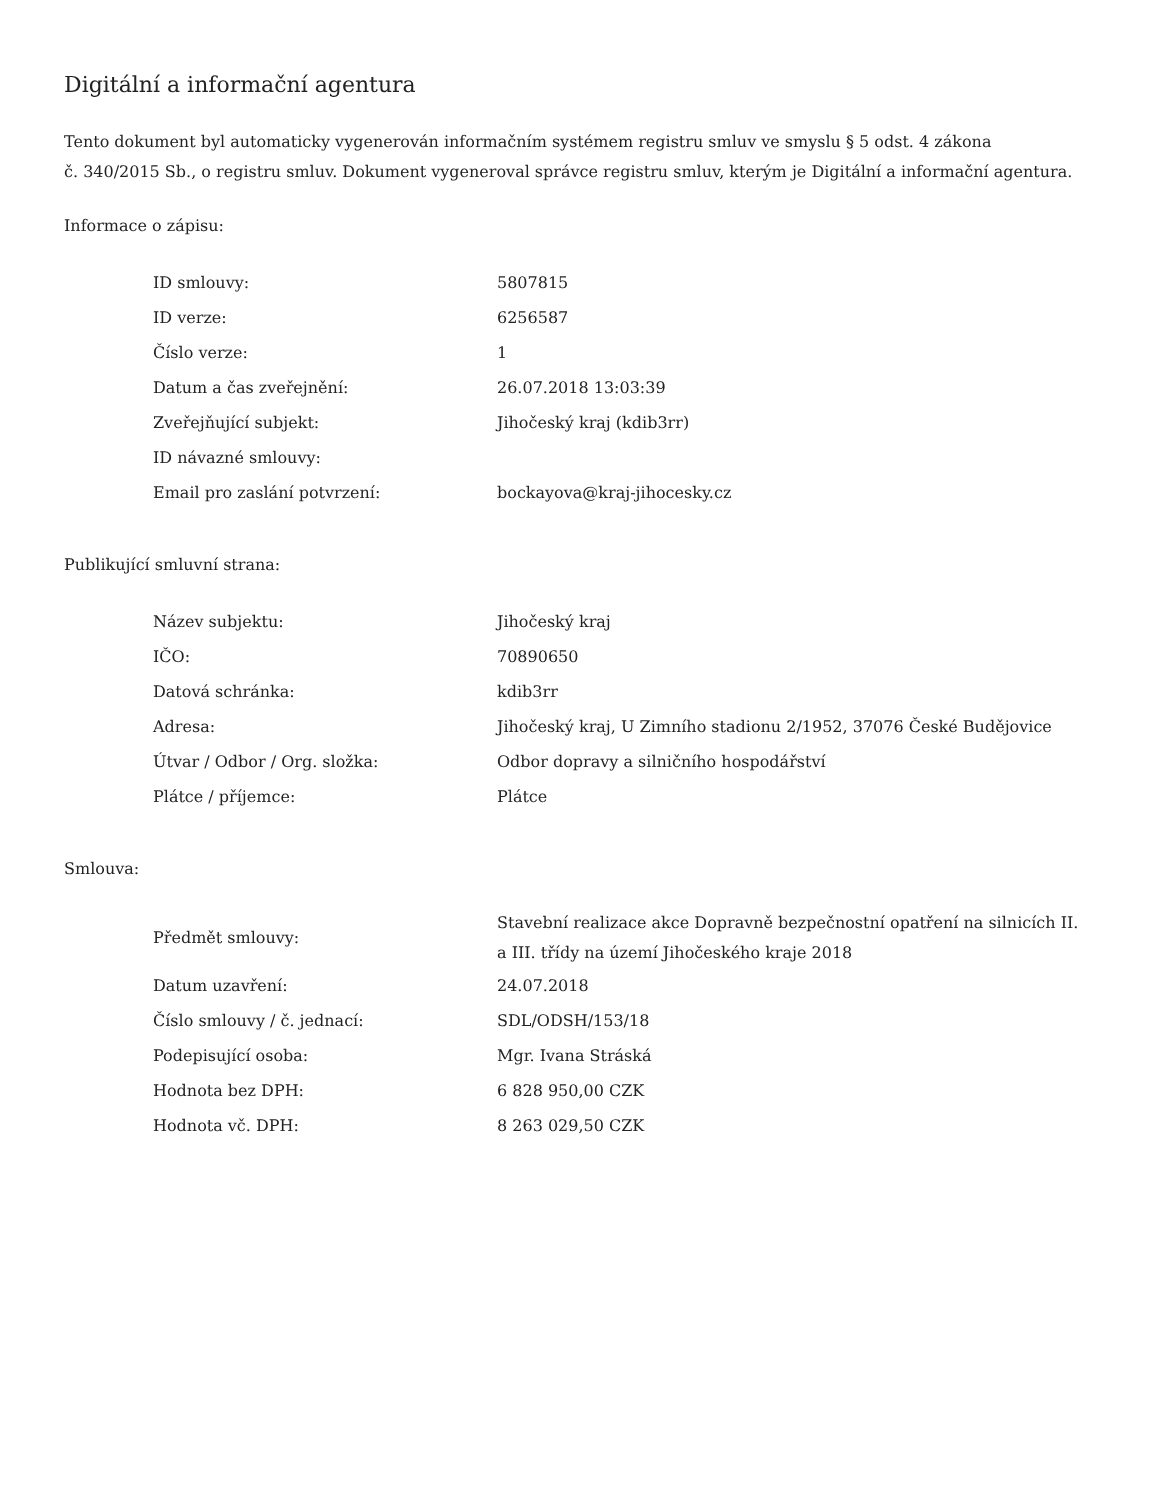Digitální a informační agentura
Tento dokument byl automaticky vygenerován informačním systémem registru smluv ve smyslu § 5 odst. 4 zákona
č. 340/2015 Sb., o registru smluv. Dokument vygeneroval správce registru smluv, kterým je Digitální a informační agentura.
Informace o zápisu:
| ID smlouvy: | 5807815 |
| ID verze: | 6256587 |
| Číslo verze: | 1 |
| Datum a čas zveřejnění: | 26.07.2018 13:03:39 |
| Zveřejňující subjekt: | Jihočeský kraj (kdib3rr) |
| ID návazné smlouvy: | |
| Email pro zaslání potvrzení: | bockayova@kraj-jihocesky.cz |
Publikující smluvní strana:
| Název subjektu: | Jihočeský kraj |
| IČO: | 70890650 |
| Datová schránka: | kdib3rr |
| Adresa: | Jihočeský kraj, U Zimního stadionu 2/1952, 37076 České Budějovice |
| Útvar / Odbor / Org. složka: | Odbor dopravy a silničního hospodářství |
| Plátce / příjemce: | Plátce |
Smlouva:
| Předmět smlouvy: | Stavební realizace akce Dopravně bezpečnostní opatření na silnicích II. a III. třídy na území Jihočeského kraje 2018 |
| Datum uzavření: | 24.07.2018 |
| Číslo smlouvy / č. jednací: | SDL/ODSH/153/18 |
| Podepisující osoba: | Mgr. Ivana Stráská |
| Hodnota bez DPH: | 6 828 950,00 CZK |
| Hodnota vč. DPH: | 8 263 029,50 CZK |